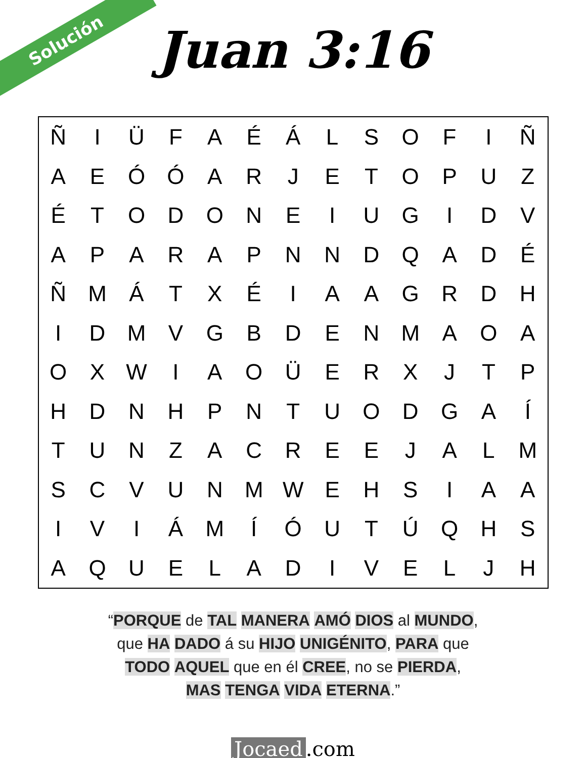Solución
Juan 3:16
| Ñ | I | Ü | F | A | É | Á | L | S | O | F | I | Ñ |
| A | E | Ó | Ó | A | R | J | E | T | O | P | U | Z |
| É | T | O | D | O | N | E | I | U | G | I | D | V |
| A | P | A | R | A | P | N | N | D | Q | A | D | É |
| Ñ | M | Á | T | X | É | I | A | A | G | R | D | H |
| I | D | M | V | G | B | D | E | N | M | A | O | A |
| O | X | W | I | A | O | Ü | E | R | X | J | T | P |
| H | D | N | H | P | N | T | U | O | D | G | A | Í |
| T | U | N | Z | A | C | R | E | E | J | A | L | M |
| S | C | V | U | N | M | W | E | H | S | I | A | A |
| I | V | I | Á | M | Í | Ó | U | T | Ú | Q | H | S |
| A | Q | U | E | L | A | D | I | V | E | L | J | H |
“PORQUE de TAL MANERA AMÓ DIOS al MUNDO,
que HA DADO á su HIJO UNIGÉNITO, PARA que
TODO AQUEL que en él CREE, no se PIERDA,
MAS TENGA VIDA ETERNA.”
Jocaed.com